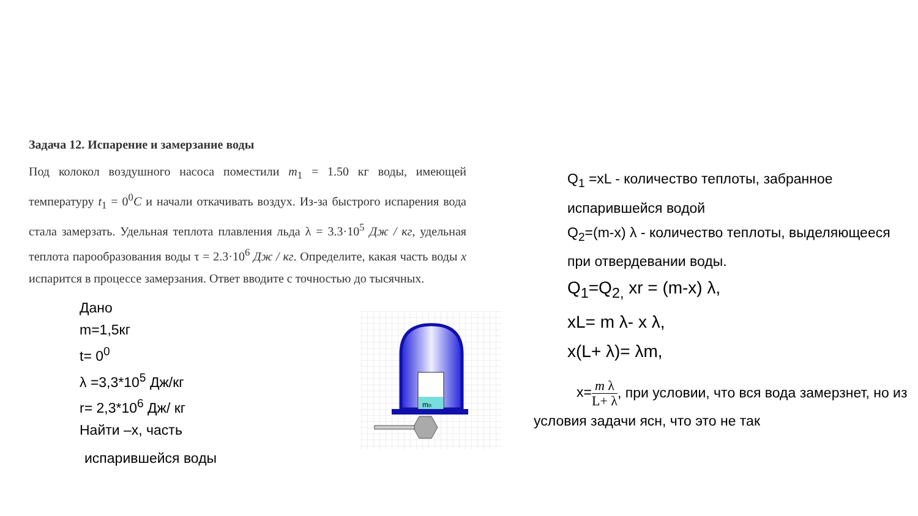Задача 12. Испарение и замерзание воды
Под колокол воздушного насоса поместили m<sub>1</sub> = 1.50 кг воды, имеющей температуру t<sub>1</sub> = 0<sup>0</sup>C и начали откачивать воздух. Из-за быстрого испарения вода стала замерзать. Удельная теплота плавления льда λ = 3.3·10<sup>5</sup> Дж / кг, удельная теплота парообразования воды τ = 2.3·10<sup>6</sup> Дж / кг. Определите, какая часть воды x испарится в процессе замерзания. Ответ вводите с точностью до тысячных.
Дано
m=1,5кг
t= 0<sup>0</sup>
λ =3,3*10<sup>5</sup> Дж/кг
r= 2,3*10<sup>6</sup> Дж/ кг
Найти –х, часть
испарившейся воды
mп
Q<sub>1</sub> =xL - количество теплоты, забранное испарившейся водой
Q<sub>2</sub>=(m-x) λ - количество теплоты, выделяющееся при отвердевании воды.
Q<sub>1</sub>=Q<sub>2,</sub> xr = (m-x) λ,
xL= m λ- x λ,
x(L+ λ)= λm,
x=m λ L+ λ, при условии, что вся вода замерзнет, но из условия задачи ясн, что это не так